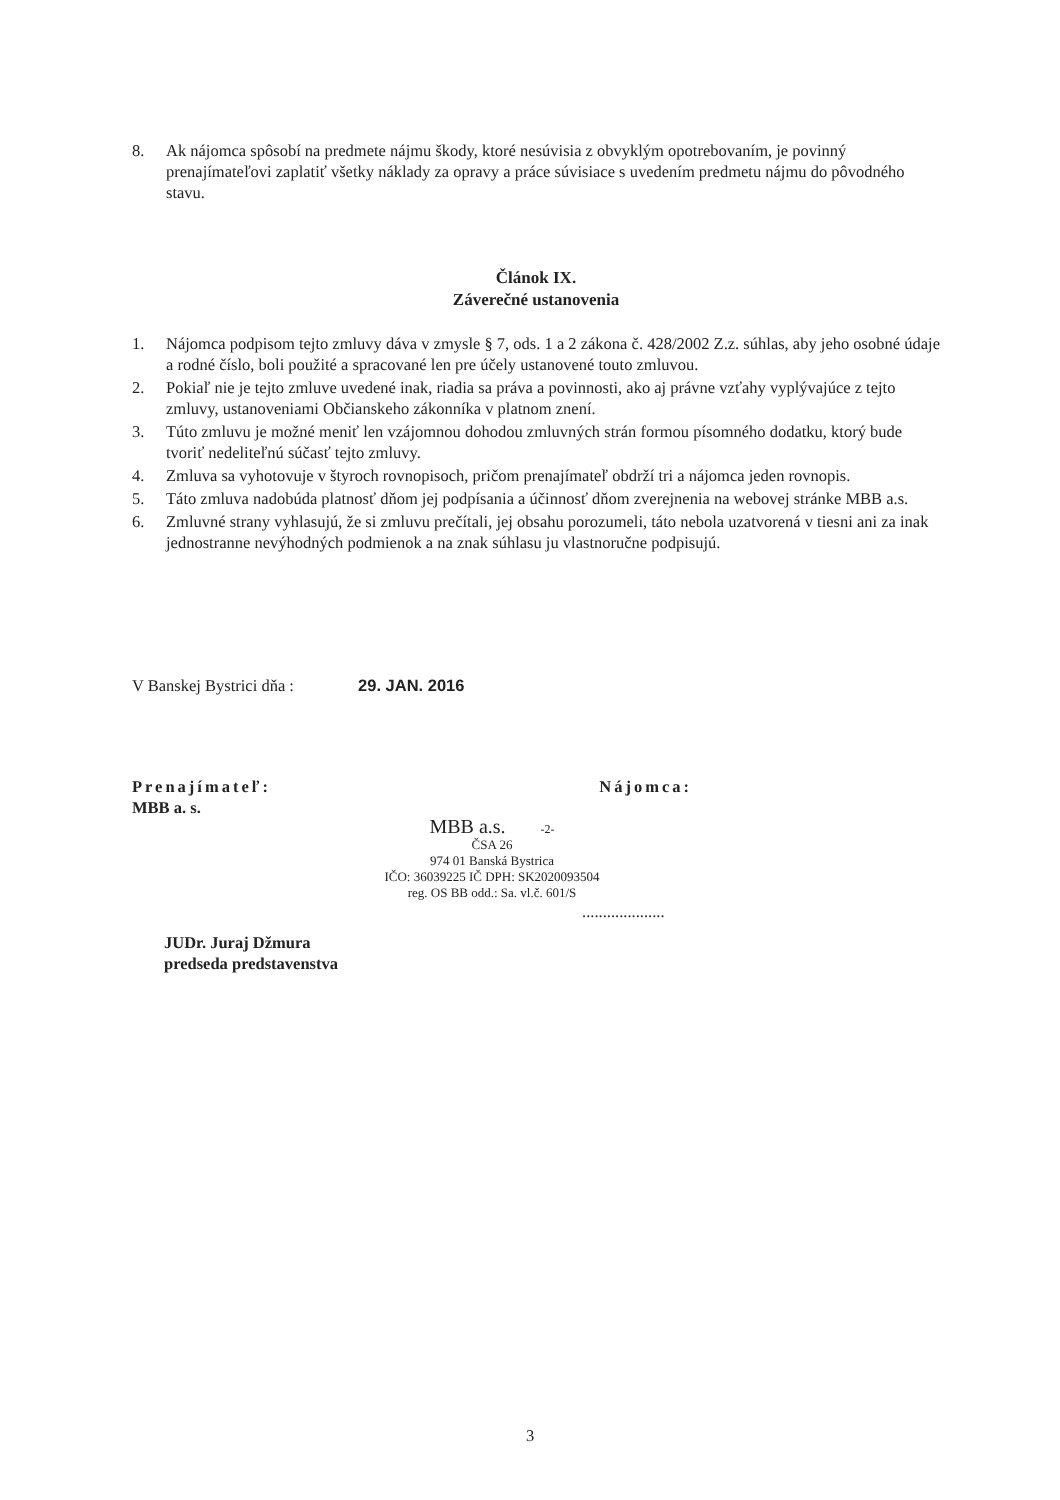8. Ak nájomca spôsobí na predmete nájmu škody, ktoré nesúvisia z obvyklým opotrebovaním, je povinný prenajímateľovi zaplatiť všetky náklady za opravy a práce súvisiace s uvedením predmetu nájmu do pôvodného stavu.
Článok IX.
Záverečné ustanovenia
1. Nájomca podpisom tejto zmluvy dáva v zmysle § 7, ods. 1 a 2 zákona č. 428/2002 Z.z. súhlas, aby jeho osobné údaje a rodné číslo, boli použité a spracované len pre účely ustanovené touto zmluvou.
2. Pokiaľ nie je tejto zmluve uvedené inak, riadia sa práva a povinnosti, ako aj právne vzťahy vyplývajúce z tejto zmluvy, ustanoveniami Občianskeho zákonníka v platnom znení.
3. Túto zmluvu je možné meniť len vzájomnou dohodou zmluvných strán formou písomného dodatku, ktorý bude tvoriť nedeliteľnú súčasť tejto zmluvy.
4. Zmluva sa vyhotovuje v štyroch rovnopisoch, pričom prenajímateľ obdrží tri a nájomca jeden rovnopis.
5. Táto zmluva nadobúda platnosť dňom jej podpísania a účinnosť dňom zverejnenia na webovej stránke MBB a.s.
6. Zmluvné strany vyhlasujú, že si zmluvu prečítali, jej obsahu porozumeli, táto nebola uzatvorená v tiesni ani za inak jednostranne nevýhodných podmienok a na znak súhlasu ju vlastnoručne podpisujú.
V Banskej Bystrici dňa : 29. JAN. 2016
Prenajímateľ: Nájomca:
MBB a. s.
MBB a.s. -2-
ČSA 26
974 01 Banská Bystrica
IČO: 36039225 IČ DPH: SK2020093504
reg. OS BB odd.: Sa. vl.č. 601/S
....................
JUDr. Juraj Džmura
predseda predstavenstva
3